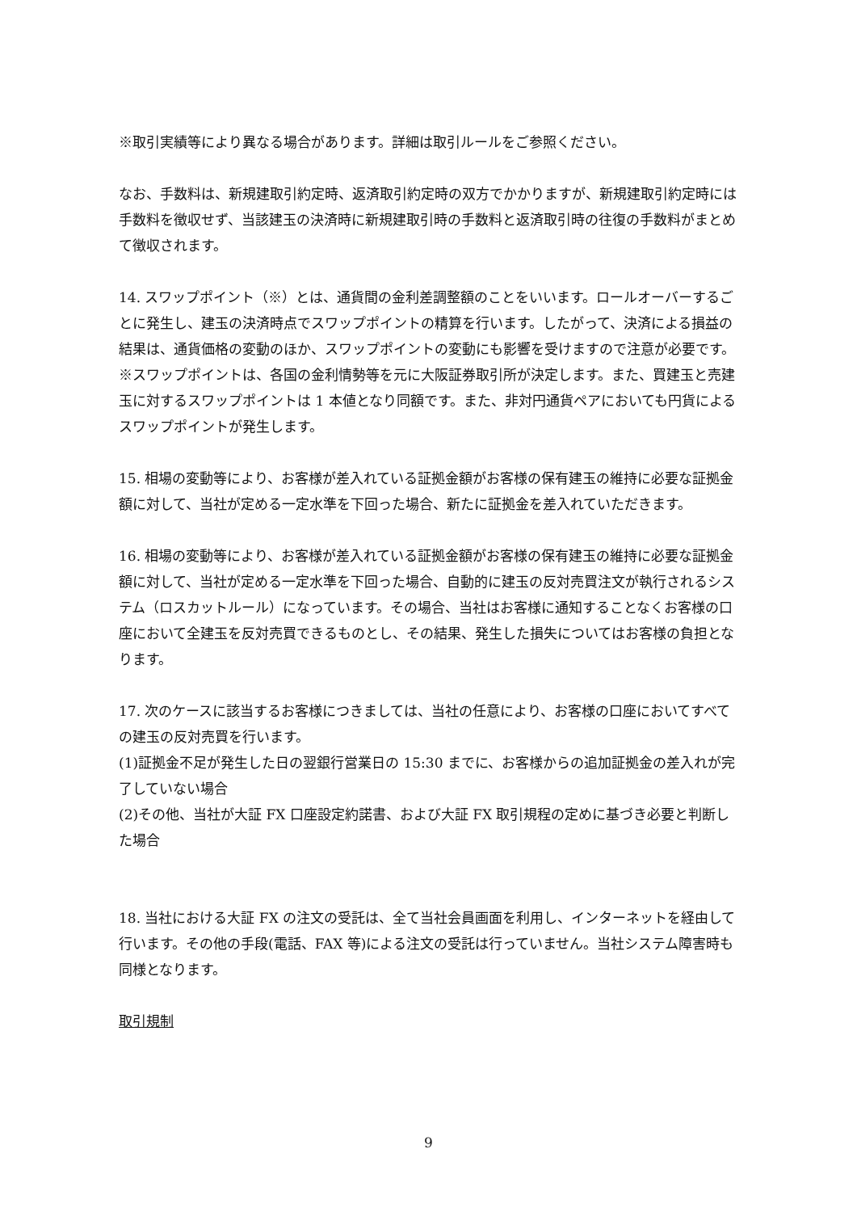※取引実績等により異なる場合があります。詳細は取引ルールをご参照ください。
なお、手数料は、新規建取引約定時、返済取引約定時の双方でかかりますが、新規建取引約定時には手数料を徴収せず、当該建玉の決済時に新規建取引時の手数料と返済取引時の往復の手数料がまとめて徴収されます。
14. スワップポイント（※）とは、通貨間の金利差調整額のことをいいます。ロールオーバーするごとに発生し、建玉の決済時点でスワップポイントの精算を行います。したがって、決済による損益の結果は、通貨価格の変動のほか、スワップポイントの変動にも影響を受けますので注意が必要です。
※スワップポイントは、各国の金利情勢等を元に大阪証券取引所が決定します。また、買建玉と売建玉に対するスワップポイントは 1 本値となり同額です。また、非対円通貨ペアにおいても円貨によるスワップポイントが発生します。
15. 相場の変動等により、お客様が差入れている証拠金額がお客様の保有建玉の維持に必要な証拠金額に対して、当社が定める一定水準を下回った場合、新たに証拠金を差入れていただきます。
16. 相場の変動等により、お客様が差入れている証拠金額がお客様の保有建玉の維持に必要な証拠金額に対して、当社が定める一定水準を下回った場合、自動的に建玉の反対売買注文が執行されるシステム（ロスカットルール）になっています。その場合、当社はお客様に通知することなくお客様の口座において全建玉を反対売買できるものとし、その結果、発生した損失についてはお客様の負担となります。
17. 次のケースに該当するお客様につきましては、当社の任意により、お客様の口座においてすべての建玉の反対売買を行います。
(1)証拠金不足が発生した日の翌銀行営業日の 15:30 までに、お客様からの追加証拠金の差入れが完了していない場合
(2)その他、当社が大証 FX 口座設定約諾書、および大証 FX 取引規程の定めに基づき必要と判断した場合
18. 当社における大証 FX の注文の受託は、全て当社会員画面を利用し、インターネットを経由して行います。その他の手段(電話、FAX 等)による注文の受託は行っていません。当社システム障害時も同様となります。
取引規制
9